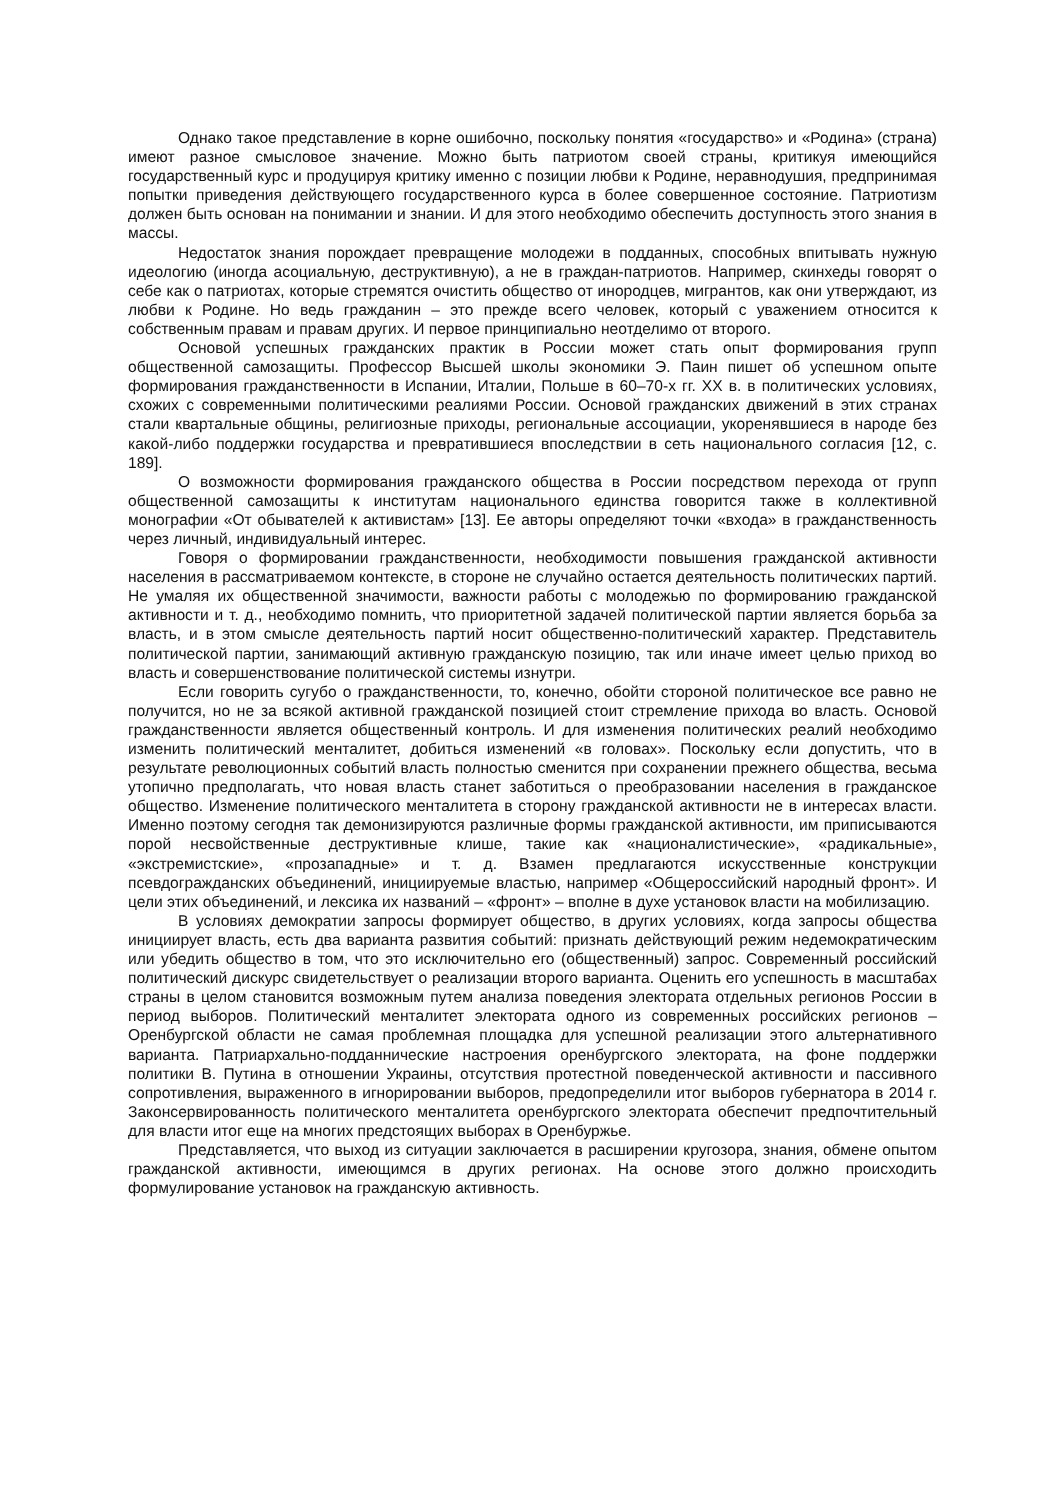Однако такое представление в корне ошибочно, поскольку понятия «государство» и «Родина» (страна) имеют разное смысловое значение. Можно быть патриотом своей страны, критикуя имеющийся государственный курс и продуцируя критику именно с позиции любви к Родине, неравнодушия, предпринимая попытки приведения действующего государственного курса в более совершенное состояние. Патриотизм должен быть основан на понимании и знании. И для этого необходимо обеспечить доступность этого знания в массы.
Недостаток знания порождает превращение молодежи в подданных, способных впитывать нужную идеологию (иногда асоциальную, деструктивную), а не в граждан-патриотов. Например, скинхеды говорят о себе как о патриотах, которые стремятся очистить общество от инородцев, мигрантов, как они утверждают, из любви к Родине. Но ведь гражданин – это прежде всего человек, который с уважением относится к собственным правам и правам других. И первое принципиально неотделимо от второго.
Основой успешных гражданских практик в России может стать опыт формирования групп общественной самозащиты. Профессор Высшей школы экономики Э. Паин пишет об успешном опыте формирования гражданственности в Испании, Италии, Польше в 60–70-х гг. XX в. в политических условиях, схожих с современными политическими реалиями России. Основой гражданских движений в этих странах стали квартальные общины, религиозные приходы, региональные ассоциации, укоренявшиеся в народе без какой-либо поддержки государства и превратившиеся впоследствии в сеть национального согласия [12, с. 189].
О возможности формирования гражданского общества в России посредством перехода от групп общественной самозащиты к институтам национального единства говорится также в коллективной монографии «От обывателей к активистам» [13]. Ее авторы определяют точки «входа» в гражданственность через личный, индивидуальный интерес.
Говоря о формировании гражданственности, необходимости повышения гражданской активности населения в рассматриваемом контексте, в стороне не случайно остается деятельность политических партий. Не умаляя их общественной значимости, важности работы с молодежью по формированию гражданской активности и т. д., необходимо помнить, что приоритетной задачей политической партии является борьба за власть, и в этом смысле деятельность партий носит общественно-политический характер. Представитель политической партии, занимающий активную гражданскую позицию, так или иначе имеет целью приход во власть и совершенствование политической системы изнутри.
Если говорить сугубо о гражданственности, то, конечно, обойти стороной политическое все равно не получится, но не за всякой активной гражданской позицией стоит стремление прихода во власть. Основой гражданственности является общественный контроль. И для изменения политических реалий необходимо изменить политический менталитет, добиться изменений «в головах». Поскольку если допустить, что в результате революционных событий власть полностью сменится при сохранении прежнего общества, весьма утопично предполагать, что новая власть станет заботиться о преобразовании населения в гражданское общество. Изменение политического менталитета в сторону гражданской активности не в интересах власти. Именно поэтому сегодня так демонизируются различные формы гражданской активности, им приписываются порой несвойственные деструктивные клише, такие как «националистические», «радикальные», «экстремистские», «прозападные» и т. д. Взамен предлагаются искусственные конструкции псевдогражданских объединений, инициируемые властью, например «Общероссийский народный фронт». И цели этих объединений, и лексика их названий – «фронт» – вполне в духе установок власти на мобилизацию.
В условиях демократии запросы формирует общество, в других условиях, когда запросы общества инициирует власть, есть два варианта развития событий: признать действующий режим недемократическим или убедить общество в том, что это исключительно его (общественный) запрос. Современный российский политический дискурс свидетельствует о реализации второго варианта. Оценить его успешность в масштабах страны в целом становится возможным путем анализа поведения электората отдельных регионов России в период выборов. Политический менталитет электората одного из современных российских регионов – Оренбургской области не самая проблемная площадка для успешной реализации этого альтернативного варианта. Патриархально-подданнические настроения оренбургского электората, на фоне поддержки политики В. Путина в отношении Украины, отсутствия протестной поведенческой активности и пассивного сопротивления, выраженного в игнорировании выборов, предопределили итог выборов губернатора в 2014 г. Законсервированность политического менталитета оренбургского электората обеспечит предпочтительный для власти итог еще на многих предстоящих выборах в Оренбуржье.
Представляется, что выход из ситуации заключается в расширении кругозора, знания, обмене опытом гражданской активности, имеющимся в других регионах. На основе этого должно происходить формулирование установок на гражданскую активность.